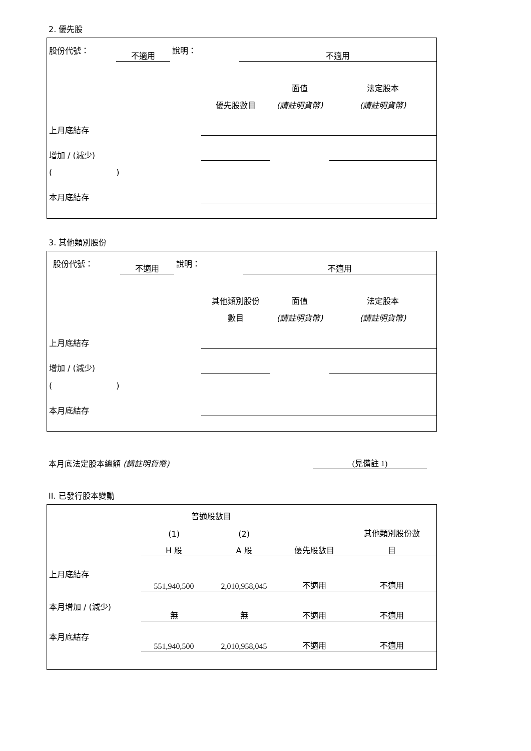2. 優先股
| 股份代號： | 不適用 | 說明： | 不適用 |
| | | 面值 | 法定股本 |
| | 優先股數目 | (請註明貨幣) | (請註明貨幣) |
| 上月底結存 | | | |
| 增加 / (減少) | | | |
| ( ) | | | |
| 本月底結存 | | | |
3. 其他類別股份
| 股份代號： | 不適用 | 說明： | 不適用 |
| | 其他類別股份 | 面值 | 法定股本 |
| | 數目 | (請註明貨幣) | (請註明貨幣) |
| 上月底結存 | | | |
| 增加 / (減少) | | | |
| ( ) | | | |
| 本月底結存 | | | |
| 本月底法定股本總額 (請註明貨幣) | (見備註 1) |
II. 已發行股本變動
| | 普通股數目 | | | |
| | (1) | (2) | | 其他類別股份數 |
| | H 股 | A 股 | 優先股數目 | 目 |
| 上月底結存 | 551,940,500 | 2,010,958,045 | 不適用 | 不適用 |
| 本月增加 / (減少) | 無 | 無 | 不適用 | 不適用 |
| 本月底結存 | 551,940,500 | 2,010,958,045 | 不適用 | 不適用 |